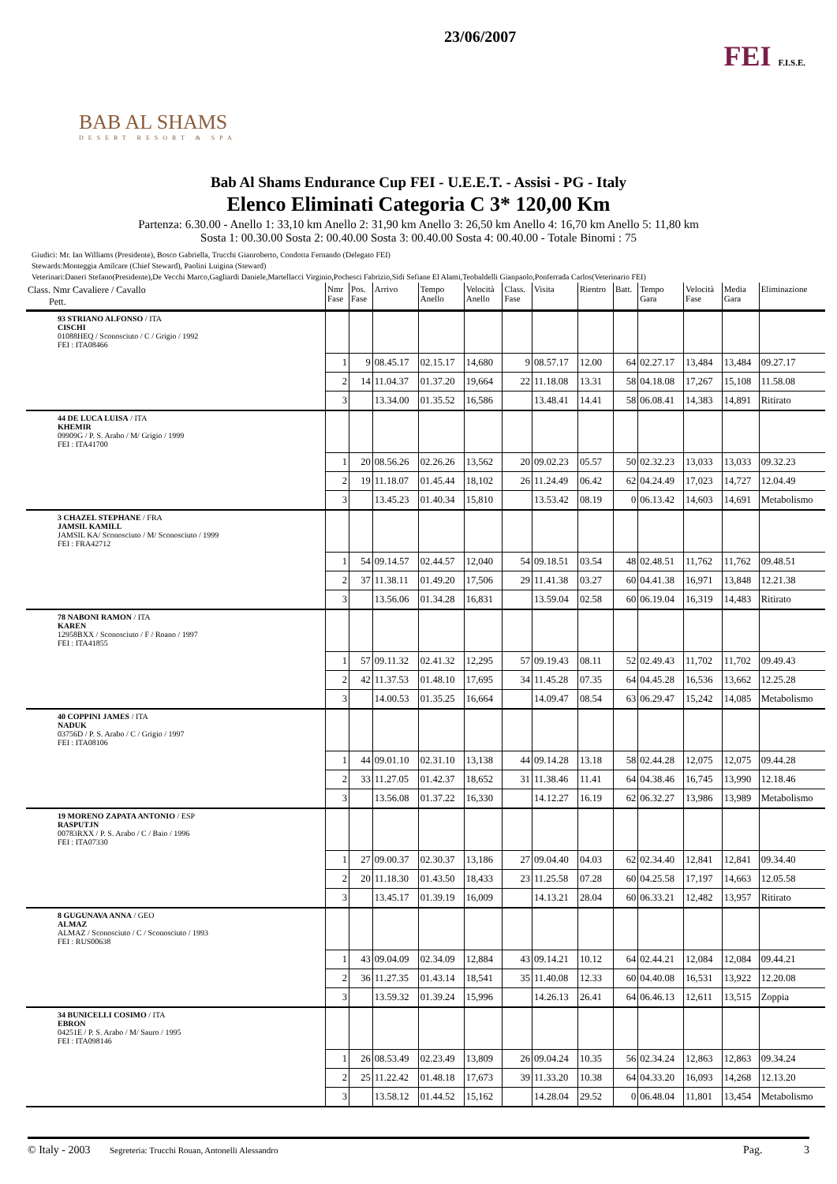BAB AL SHAMS
DESERT RESORT & SPA
23/06/2007
FEI F.I.S.E.
Bab Al Shams Endurance Cup FEI - U.E.E.T. - Assisi - PG - Italy
Elenco Eliminati Categoria C 3* 120,00 Km
Partenza: 6.30.00 - Anello 1: 33,10 km Anello 2: 31,90 km Anello 3: 26,50 km Anello 4: 16,70 km Anello 5: 11,80 km
Sosta 1: 00.30.00 Sosta 2: 00.40.00 Sosta 3: 00.40.00 Sosta 4: 00.40.00 - Totale Binomi : 75
Giudici: Mr. Ian Williams (Presidente), Bosco Gabriella, Trucchi Gianroberto, Condotta Fernando (Delegato FEI)
Stewards:Monteggia Amilcare (Chief Steward), Paolini Luigina (Steward)
Veterinari:Daneri Stefano(Presidente),De Vecchi Marco,Gagliardi Daniele,Martellacci Virginio,Pochesci Fabrizio,Sidi Sefiane El Alami,Teobaldelli Gianpaolo,Ponferrada Carlos(Veterinario FEI)
| Class. Nmr Cavaliere / Cavallo Pett. | Nmr Fase | Pos. Fase | Arrivo | Tempo Anello | Velocità Anello | Class. Fase | Visita | Rientro | Batt. | Tempo Gara | Velocità Fase | Media Gara | Eliminazione |
| --- | --- | --- | --- | --- | --- | --- | --- | --- | --- | --- | --- | --- | --- |
| 93 STRIANO ALFONSO / ITA CISCHI 01088HEQ / Sconosciuto / C / Grigio / 1992 FEI : ITA08466 | | | | | | | | | | | | | |
| | 1 | 9 | 08.45.17 | 02.15.17 | 14,680 | 9 | 08.57.17 | 12.00 | 64 | 02.27.17 | 13,484 | 13,484 | 09.27.17 |
| | 2 | 14 | 11.04.37 | 01.37.20 | 19,664 | 22 | 11.18.08 | 13.31 | 58 | 04.18.08 | 17,267 | 15,108 | 11.58.08 |
| | 3 | | 13.34.00 | 01.35.52 | 16,586 | | 13.48.41 | 14.41 | 58 | 06.08.41 | 14,383 | 14,891 | Ritirato |
| 44 DE LUCA LUISA / ITA KHEMIR 09909G / P. S. Arabo / M/ Grigio / 1999 FEI : ITA41700 | | | | | | | | | | | | | |
| | 1 | 20 | 08.56.26 | 02.26.26 | 13,562 | 20 | 09.02.23 | 05.57 | 50 | 02.32.23 | 13,033 | 13,033 | 09.32.23 |
| | 2 | 19 | 11.18.07 | 01.45.44 | 18,102 | 26 | 11.24.49 | 06.42 | 62 | 04.24.49 | 17,023 | 14,727 | 12.04.49 |
| | 3 | | 13.45.23 | 01.40.34 | 15,810 | | 13.53.42 | 08.19 | 0 | 06.13.42 | 14,603 | 14,691 | Metabolismo |
| 3 CHAZEL STEPHANE / FRA JAMSIL KAMILL JAMSIL KA/ Sconosciuto / M/ Sconosciuto / 1999 FEI : FRA42712 | | | | | | | | | | | | | |
| | 1 | 54 | 09.14.57 | 02.44.57 | 12,040 | 54 | 09.18.51 | 03.54 | 48 | 02.48.51 | 11,762 | 11,762 | 09.48.51 |
| | 2 | 37 | 11.38.11 | 01.49.20 | 17,506 | 29 | 11.41.38 | 03.27 | 60 | 04.41.38 | 16,971 | 13,848 | 12.21.38 |
| | 3 | | 13.56.06 | 01.34.28 | 16,831 | | 13.59.04 | 02.58 | 60 | 06.19.04 | 16,319 | 14,483 | Ritirato |
| 78 NABONI RAMON / ITA KAREN 12958BXX / Sconosciuto / F / Roano / 1997 FEI : ITA41855 | | | | | | | | | | | | | |
| | 1 | 57 | 09.11.32 | 02.41.32 | 12,295 | 57 | 09.19.43 | 08.11 | 52 | 02.49.43 | 11,702 | 11,702 | 09.49.43 |
| | 2 | 42 | 11.37.53 | 01.48.10 | 17,695 | 34 | 11.45.28 | 07.35 | 64 | 04.45.28 | 16,536 | 13,662 | 12.25.28 |
| | 3 | | 14.00.53 | 01.35.25 | 16,664 | | 14.09.47 | 08.54 | 63 | 06.29.47 | 15,242 | 14,085 | Metabolismo |
| 40 COPPINI JAMES / ITA NADUK 03756D / P. S. Arabo / C / Grigio / 1997 FEI : ITA08106 | | | | | | | | | | | | | |
| | 1 | 44 | 09.01.10 | 02.31.10 | 13,138 | 44 | 09.14.28 | 13.18 | 58 | 02.44.28 | 12,075 | 12,075 | 09.44.28 |
| | 2 | 33 | 11.27.05 | 01.42.37 | 18,652 | 31 | 11.38.46 | 11.41 | 64 | 04.38.46 | 16,745 | 13,990 | 12.18.46 |
| | 3 | | 13.56.08 | 01.37.22 | 16,330 | | 14.12.27 | 16.19 | 62 | 06.32.27 | 13,986 | 13,989 | Metabolismo |
| 19 MORENO ZAPATA ANTONIO / ESP RASPUTJN 00783RXX / P. S. Arabo / C / Baio / 1996 FEI : ITA07330 | | | | | | | | | | | | | |
| | 1 | 27 | 09.00.37 | 02.30.37 | 13,186 | 27 | 09.04.40 | 04.03 | 62 | 02.34.40 | 12,841 | 12,841 | 09.34.40 |
| | 2 | 20 | 11.18.30 | 01.43.50 | 18,433 | 23 | 11.25.58 | 07.28 | 60 | 04.25.58 | 17,197 | 14,663 | 12.05.58 |
| | 3 | | 13.45.17 | 01.39.19 | 16,009 | | 14.13.21 | 28.04 | 60 | 06.33.21 | 12,482 | 13,957 | Ritirato |
| 8 GUGUNAVA ANNA / GEO ALMAZ ALMAZ / Sconosciuto / C / Sconosciuto / 1993 FEI : RUS00638 | | | | | | | | | | | | | |
| | 1 | 43 | 09.04.09 | 02.34.09 | 12,884 | 43 | 09.14.21 | 10.12 | 64 | 02.44.21 | 12,084 | 12,084 | 09.44.21 |
| | 2 | 36 | 11.27.35 | 01.43.14 | 18,541 | 35 | 11.40.08 | 12.33 | 60 | 04.40.08 | 16,531 | 13,922 | 12.20.08 |
| | 3 | | 13.59.32 | 01.39.24 | 15,996 | | 14.26.13 | 26.41 | 64 | 06.46.13 | 12,611 | 13,515 | Zoppia |
| 34 BUNICELLI COSIMO / ITA EBRON 04251E / P. S. Arabo / M/ Sauro / 1995 FEI : ITA098146 | | | | | | | | | | | | | |
| | 1 | 26 | 08.53.49 | 02.23.49 | 13,809 | 26 | 09.04.24 | 10.35 | 56 | 02.34.24 | 12,863 | 12,863 | 09.34.24 |
| | 2 | 25 | 11.22.42 | 01.48.18 | 17,673 | 39 | 11.33.20 | 10.38 | 64 | 04.33.20 | 16,093 | 14,268 | 12.13.20 |
| | 3 | | 13.58.12 | 01.44.52 | 15,162 | | 14.28.04 | 29.52 | 0 | 06.48.04 | 11,801 | 13,454 | Metabolismo |
© Italy - 2003 Segreteria: Trucchi Rouan, Antonelli Alessandro Pag. 3